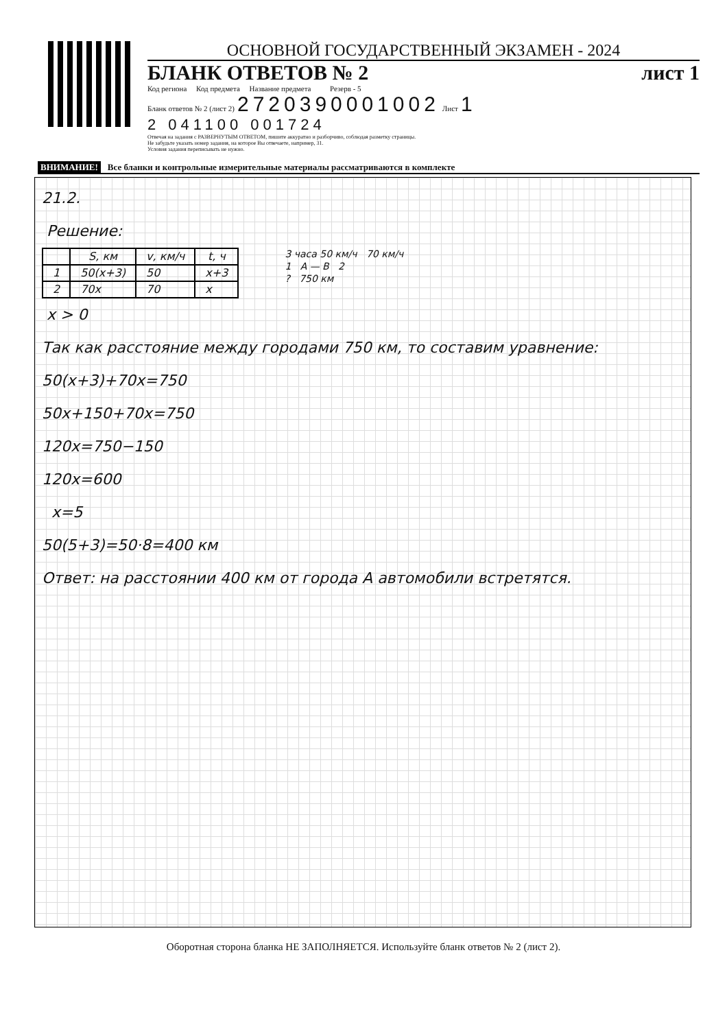ОСНОВНОЙ ГОСУДАРСТВЕННЫЙ ЭКЗАМЕН - 2024
БЛАНК ОТВЕТОВ № 2 лист 1
Код региона Код предмета Название предмета Резерв - 5
Бланк ответов № 2 (лист 2) 2720390001002 Лист 1
2 041100 001724
Отвечая на задания с РАЗВЕРНУТЫМ ОТВЕТОМ, пишите аккуратно и разборчиво, соблюдая разметку страницы.
Не забудьте указать номер задания, на которое Вы отвечаете, например, 31.
Условия задания переписывать не нужно.
ВНИМАНИЕ! Все бланки и контрольные измерительные материалы рассматриваются в комплекте
21.2.
Решение:
| | S, км | v, км/ч | t, ч |
| --- | --- | --- | --- |
| 1 | 50(x+3) | 50 | x+3 |
| 2 | 70x | 70 | x |
3 часа 50 км/ч 70 км/ч
1 A — B 2
? 750 км
x > 0
Так как расстояние между городами 750 км, то составим уравнение:
50(x+3)+70x=750
50x+150+70x=750
120x=750−150
120x=600
x=5
50(5+3)=50·8=400 км
Ответ: на расстоянии 400 км от города А автомобили встретятся.
Оборотная сторона бланка НЕ ЗАПОЛНЯЕТСЯ. Используйте бланк ответов № 2 (лист 2).